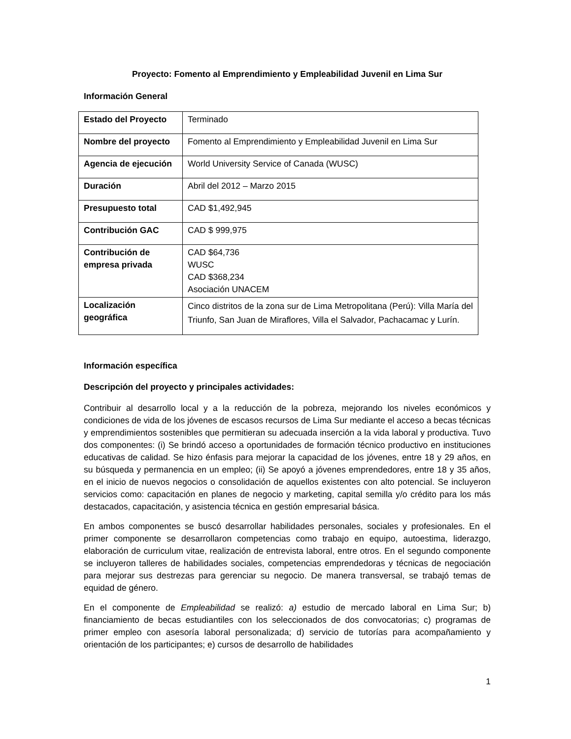Proyecto: Fomento al Emprendimiento y Empleabilidad Juvenil en Lima Sur
Información General
| Estado del Proyecto | Terminado |
| Nombre del proyecto | Fomento al Emprendimiento y Empleabilidad Juvenil en Lima Sur |
| Agencia de ejecución | World University Service of Canada (WUSC) |
| Duración | Abril del 2012 – Marzo 2015 |
| Presupuesto total | CAD $1,492,945 |
| Contribución GAC | CAD $ 999,975 |
| Contribución de empresa privada | CAD $64,736 WUSC CAD $368,234 Asociación UNACEM |
| Localización geográfica | Cinco distritos de la zona sur de Lima Metropolitana (Perú): Villa María del Triunfo, San Juan de Miraflores, Villa el Salvador, Pachacamac y Lurín. |
Información específica
Descripción del proyecto y principales actividades:
Contribuir al desarrollo local y a la reducción de la pobreza, mejorando los niveles económicos y condiciones de vida de los jóvenes de escasos recursos de Lima Sur mediante el acceso a becas técnicas y emprendimientos sostenibles que permitieran su adecuada inserción a la vida laboral y productiva. Tuvo dos componentes: (i) Se brindó acceso a oportunidades de formación técnico productivo en instituciones educativas de calidad. Se hizo énfasis para mejorar la capacidad de los jóvenes, entre 18 y 29 años, en su búsqueda y permanencia en un empleo; (ii) Se apoyó a jóvenes emprendedores, entre 18 y 35 años, en el inicio de nuevos negocios o consolidación de aquellos existentes con alto potencial. Se incluyeron servicios como: capacitación en planes de negocio y marketing, capital semilla y/o crédito para los más destacados, capacitación, y asistencia técnica en gestión empresarial básica.
En ambos componentes se buscó desarrollar habilidades personales, sociales y profesionales. En el primer componente se desarrollaron competencias como trabajo en equipo, autoestima, liderazgo, elaboración de curriculum vitae, realización de entrevista laboral, entre otros. En el segundo componente se incluyeron talleres de habilidades sociales, competencias emprendedoras y técnicas de negociación para mejorar sus destrezas para gerenciar su negocio. De manera transversal, se trabajó temas de equidad de género.
En el componente de Empleabilidad se realizó: a) estudio de mercado laboral en Lima Sur; b) financiamiento de becas estudiantiles con los seleccionados de dos convocatorias; c) programas de primer empleo con asesoría laboral personalizada; d) servicio de tutorías para acompañamiento y orientación de los participantes; e) cursos de desarrollo de habilidades
1